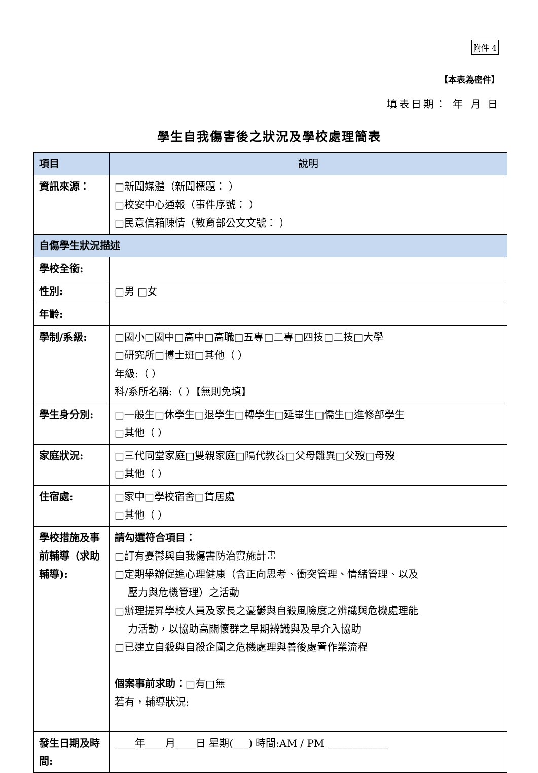附件 4
【本表為密件】
填表日期： 年 月 日
學生自我傷害後之狀況及學校處理簡表
| 項目 | 說明 |
| --- | --- |
| 資訊來源： | □新聞媒體（新聞標題： ） □校安中心通報（事件序號： ） □民意信箱陳情（教育部公文文號： ） |
| 自傷學生狀況描述 | |
| 學校全銜: | |
| 性別: | □男 □女 |
| 年齡: | |
| 學制/系級: | □國小□國中□高中□高職□五專□二專□四技□二技□大學 □研究所□博士班□其他（ ） 年級:（ ） 科/系所名稱:（ ）【無則免填】 |
| 學生身分別: | □一般生□休學生□退學生□轉學生□延畢生□僑生□進修部學生 □其他（ ） |
| 家庭狀況: | □三代同堂家庭□雙親家庭□隔代教養□父母離異□父歿□母歿 □其他（ ） |
| 住宿處: | □家中□學校宿舍□賃居處 □其他（ ） |
| 學校措施及事前輔導（求助輔導): | 請勾選符合項目： □訂有憂鬱與自我傷害防治實施計畫 □定期舉辦促進心理健康（含正向思考、衝突管理、情緒管理、以及 壓力與危機管理）之活動 □辦理提昇學校人員及家長之憂鬱與自殺風險度之辨識與危機處理能 力活動，以協助高關懷群之早期辨識與及早介入協助 □已建立自殺與自殺企圖之危機處理與善後處置作業流程 個案事前求助： □有□無 若有，輔導狀況: |
| 發生日期及時間: | ____年____月____日 星期(___) 時間:AM / PM ____________ |